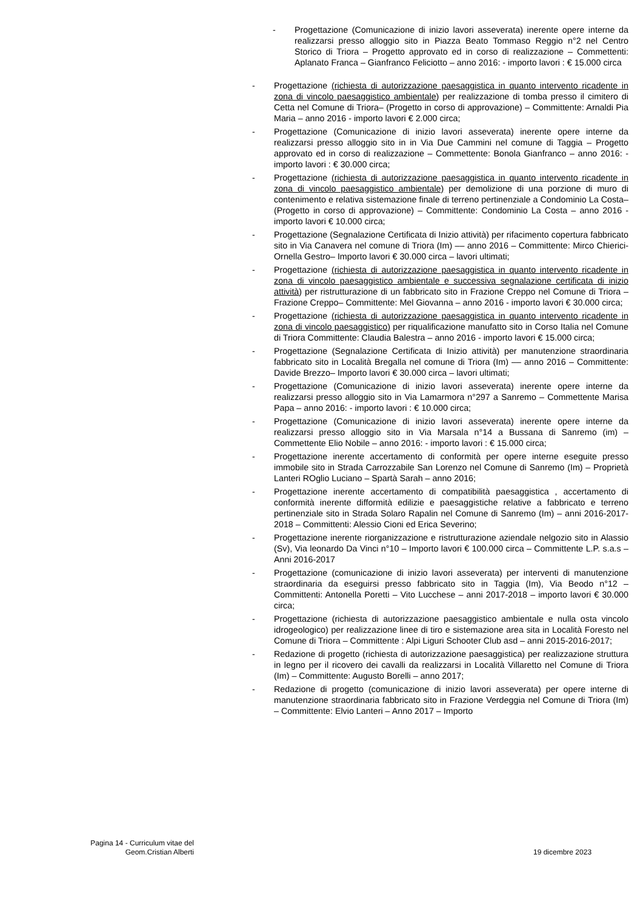- Progettazione (Comunicazione di inizio lavori asseverata) inerente opere interne da realizzarsi presso alloggio sito in Piazza Beato Tommaso Reggio n°2 nel Centro Storico di Triora – Progetto approvato ed in corso di realizzazione – Commettenti: Aplanato Franca – Gianfranco Feliciotto – anno 2016: - importo lavori : € 15.000 circa
- Progettazione (richiesta di autorizzazione paesaggistica in quanto intervento ricadente in zona di vincolo paesaggistico ambientale) per realizzazione di tomba presso il cimitero di Cetta nel Comune di Triora– (Progetto in corso di approvazione) – Committente: Arnaldi Pia Maria – anno 2016 - importo lavori € 2.000 circa;
- Progettazione (Comunicazione di inizio lavori asseverata) inerente opere interne da realizzarsi presso alloggio sito in in Via Due Cammini nel comune di Taggia – Progetto approvato ed in corso di realizzazione – Commettente: Bonola Gianfranco – anno 2016: - importo lavori : € 30.000 circa;
- Progettazione (richiesta di autorizzazione paesaggistica in quanto intervento ricadente in zona di vincolo paesaggistico ambientale) per demolizione di una porzione di muro di contenimento e relativa sistemazione finale di terreno pertinenziale a Condominio La Costa– (Progetto in corso di approvazione) – Committente: Condominio La Costa – anno 2016 - importo lavori € 10.000 circa;
- Progettazione (Segnalazione Certificata di Inizio attività) per rifacimento copertura fabbricato sito in Via Canavera nel comune di Triora (Im) –– anno 2016 – Committente: Mirco Chierici-Ornella Gestro– Importo lavori € 30.000 circa – lavori ultimati;
- Progettazione (richiesta di autorizzazione paesaggistica in quanto intervento ricadente in zona di vincolo paesaggistico ambientale e successiva segnalazione certificata di inizio attività) per ristrutturazione di un fabbricato sito in Frazione Creppo nel Comune di Triora – Frazione Creppo– Committente: Mel Giovanna – anno 2016 - importo lavori € 30.000 circa;
- Progettazione (richiesta di autorizzazione paesaggistica in quanto intervento ricadente in zona di vincolo paesaggistico) per riqualificazione manufatto sito in Corso Italia nel Comune di Triora Committente: Claudia Balestra – anno 2016 - importo lavori € 15.000 circa;
- Progettazione (Segnalazione Certificata di Inizio attività) per manutenzione straordinaria fabbricato sito in Località Bregalla nel comune di Triora (Im) –– anno 2016 – Committente: Davide Brezzo– Importo lavori € 30.000 circa – lavori ultimati;
- Progettazione (Comunicazione di inizio lavori asseverata) inerente opere interne da realizzarsi presso alloggio sito in Via Lamarmora n°297 a Sanremo – Commettente Marisa Papa – anno 2016: - importo lavori : € 10.000 circa;
- Progettazione (Comunicazione di inizio lavori asseverata) inerente opere interne da realizzarsi presso alloggio sito in Via Marsala n°14 a Bussana di Sanremo (im) – Commettente Elio Nobile – anno 2016: - importo lavori : € 15.000 circa;
- Progettazione inerente accertamento di conformità per opere interne eseguite presso immobile sito in Strada Carrozzabile San Lorenzo nel Comune di Sanremo (Im) – Proprietà Lanteri ROglio Luciano – Spartà Sarah – anno 2016;
- Progettazione inerente accertamento di compatibilità paesaggistica , accertamento di conformità inerente difformità edilizie e paesaggistiche relative a fabbricato e terreno pertinenziale sito in Strada Solaro Rapalin nel Comune di Sanremo (Im) – anni 2016-2017-2018 – Committenti: Alessio Cioni ed Erica Severino;
- Progettazione inerente riorganizzazione e ristrutturazione aziendale nelgozio sito in Alassio (Sv), Via leonardo Da Vinci n°10 – Importo lavori € 100.000 circa – Committente L.P. s.a.s – Anni 2016-2017
- Progettazione (comunicazione di inizio lavori asseverata) per interventi di manutenzione straordinaria da eseguirsi presso fabbricato sito in Taggia (Im), Via Beodo n°12 – Committenti: Antonella Poretti – Vito Lucchese – anni 2017-2018 – importo lavori € 30.000 circa;
- Progettazione (richiesta di autorizzazione paesaggistico ambientale e nulla osta vincolo idrogeologico) per realizzazione linee di tiro e sistemazione area sita in Località Foresto nel Comune di Triora – Committente : Alpi Liguri Schooter Club asd – anni 2015-2016-2017;
- Redazione di progetto (richiesta di autorizzazione paesaggistica) per realizzazione struttura in legno per il ricovero dei cavalli da realizzarsi in Località Villaretto nel Comune di Triora (Im) – Committente: Augusto Borelli – anno 2017;
- Redazione di progetto (comunicazione di inizio lavori asseverata) per opere interne di manutenzione straordinaria fabbricato sito in Frazione Verdeggia nel Comune di Triora (Im) – Committente: Elvio Lanteri – Anno 2017 – Importo
Pagina 14 - Curriculum vitae del Geom.Cristian Alberti
19 dicembre 2023